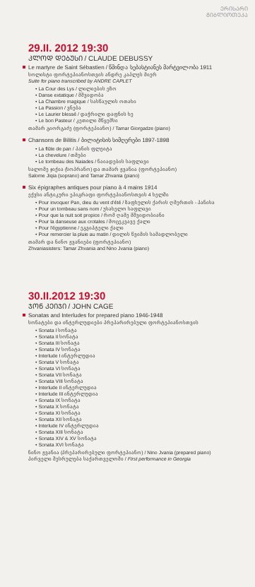ᲔᲠᲘᲡᲐᲠᲘ
ᲒᲘᲑᲚᲘᲝᲗᲔᲙᲐ
29.II. 2012 19:30
ᲙᲚᲝᲓ ᲓᲔᲑᲣᲡᲘ / CLAUDE DEBUSSY
Le martyre de Saint Sébastien / წმინდა სებასტიანეს მარტვილობა 1911
სოლისტი ფორტეპიანოსთვის ანდრე კაპლეს მიერ
Suite for piano transcribed by ANDRE CAPLET
La Cour des Lys / ლილიების ეზო
Danse extatique / მშვიდობა
La Chambre magique / სასწაულის ოთახი
La Passion / ვნება
Le Laurier blessé / დაჭრილი დაფნის ხე
Le bon Pasteur / კეთილი მწყემსი
თამარ გიორგაძე (ფორტეპიანო) / Tamar Giorgadze (piano)
Chansons de Bilitis / ბილიტისის სიმღერები 1897-1898
La flûte de pan / პანის ფლეიტა
La chevelure / თმები
Le tombeau des Naiades / ნაიადების საფლავი
სალომე ჯიქია (სოპრანო) და თამარ ჟვანია (ფორტეპიანო)
Salome Jiqia (soprano) and Tamar Zhvania (piano)
Six épigraphes antiques pour piano à 4 mains 1914
ექვსი ანტიკური ეპიგრაფი ფორტეპიანოსთვის 4 ხელში
Pour invoquer Pan, dieu du vent d'été / ზაფხულის ქარის ღმერთის - პანისა
Pour un tombeau sans nom / უსახელო საფლავი
Pour que la nuit soit propice / რომ ღამე მშვიდობიანი
Pour la danseuse aux crotales / მოცეკვავე ქალი
Pour l'égyptienne / ეგვიპტელი ქალი
Pour remercier la pluie au matin / დილის წვიმის სამადლობელი
თამარ და ნინო ჟვანიები (ფორტეპიანო)
Zhvaniasisters: Tamar Zhvania and Nino Jvania (piano)
30.II.2012 19:30
ᲯᲝᲜ ᲙᲔᲘᲯᲘ / JOHN CAGE
Sonatas and Interludes for prepared piano 1946-1948
სონატები და ინტერლუდიები პრეპარირებული ფორტეპიანოსთვის
Sonata I სონატა
Sonata II სონატა
Sonata III სონატა
Sonata IV სონატა
Interlude I ინტერლუდია
Sonata V სონატა
Sonata VI სონატა
Sonata VII სონატა
Sonata VIII სონატა
Interlude II ინტერლუდია
Interlude III ინტერლუდია
Sonata IX სონატა
Sonata X სონატა
Sonata XI სონატა
Sonata XII სონატა
Interlude IV ინტერლუდია
Sonata XIII სონატა
Sonata XIV & XV სონატა
Sonata XVI სონატა
ნინო ჟვანია (პრეპარირებული ფორტეპიანო) / Nino Jvania (prepared piano)
პირველი შესრულება საქართველოში / First performance in Georgia